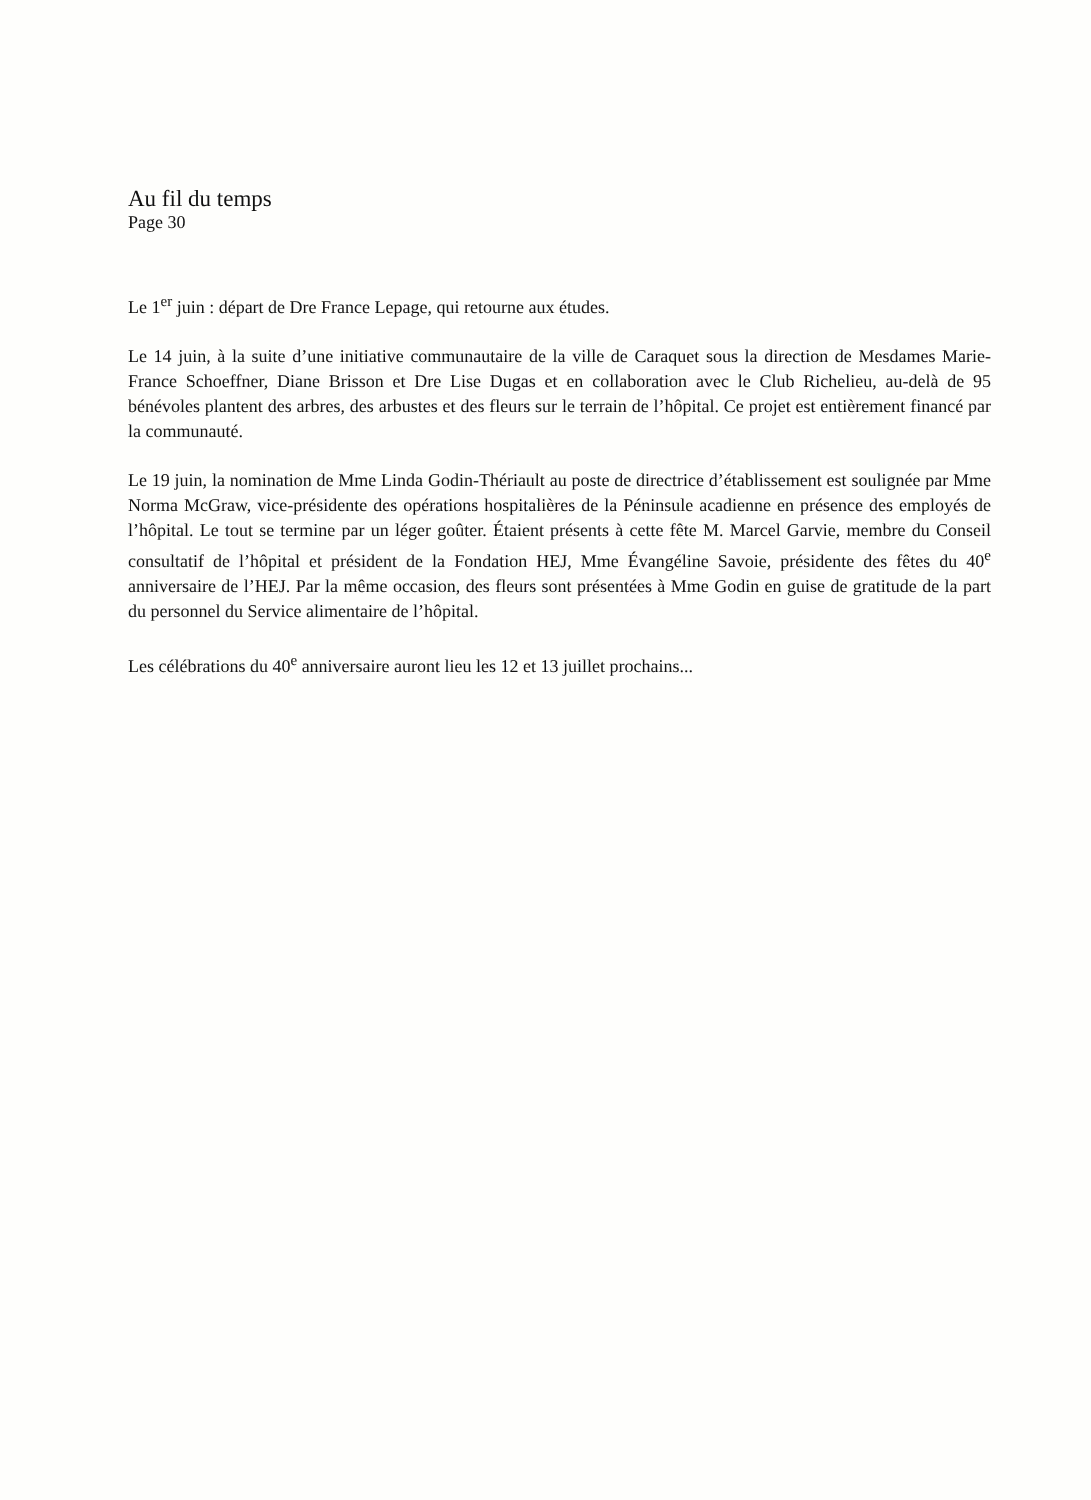Au fil du temps
Page 30
Le 1<sup>er</sup> juin : départ de Dre France Lepage, qui retourne aux études.
Le 14 juin, à la suite d’une initiative communautaire de la ville de Caraquet sous la direction de Mesdames Marie-France Schoeffner, Diane Brisson et Dre Lise Dugas et en collaboration avec le Club Richelieu, au-delà de 95 bénévoles plantent des arbres, des arbustes et des fleurs sur le terrain de l’hôpital. Ce projet est entièrement financé par la communauté.
Le 19 juin, la nomination de Mme Linda Godin-Thériault au poste de directrice d’établissement est soulignée par Mme Norma McGraw, vice-présidente des opérations hospitalières de la Péninsule acadienne en présence des employés de l’hôpital. Le tout se termine par un léger goûter. Étaient présents à cette fête M. Marcel Garvie, membre du Conseil consultatif de l’hôpital et président de la Fondation HEJ, Mme Évangéline Savoie, présidente des fêtes du 40<sup>e</sup> anniversaire de l’HEJ. Par la même occasion, des fleurs sont présentées à Mme Godin en guise de gratitude de la part du personnel du Service alimentaire de l’hôpital.
Les célébrations du 40<sup>e</sup> anniversaire auront lieu les 12 et 13 juillet prochains...